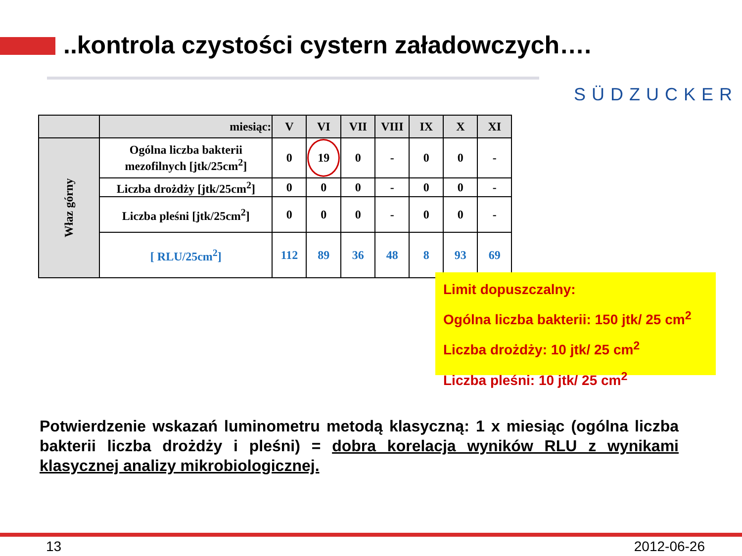..kontrola czystości cystern załadowczych….
SÜDZUCKER
| | miesiąc: | V | VI | VII | VIII | IX | X | XI |
| --- | --- | --- | --- | --- | --- | --- | --- | --- |
| Właz górny | Ogólna liczba bakterii mezofilnych [jtk/25cm<sup>2</sup>] | 0 | 19 | 0 | - | 0 | 0 | - |
| | Liczba drożdży [jtk/25cm<sup>2</sup>] | 0 | 0 | 0 | - | 0 | 0 | - |
| | Liczba pleśni [jtk/25cm<sup>2</sup>] | 0 | 0 | 0 | - | 0 | 0 | - |
| | [ RLU/25cm<sup>2</sup>] | 112 | 89 | 36 | 48 | 8 | 93 | 69 |
Limit dopuszczalny:
Ogólna liczba bakterii: 150 jtk/ 25 cm<sup>2</sup>
Liczba drożdży: 10 jtk/ 25 cm<sup>2</sup>
Liczba pleśni: 10 jtk/ 25 cm<sup>2</sup>
Potwierdzenie wskazań luminometru metodą klasyczną: 1 x miesiąc (ogólna liczba bakterii liczba drożdży i pleśni) = dobra korelacja wyników RLU z wynikami klasycznej analizy mikrobiologicznej.
13 2012-06-26